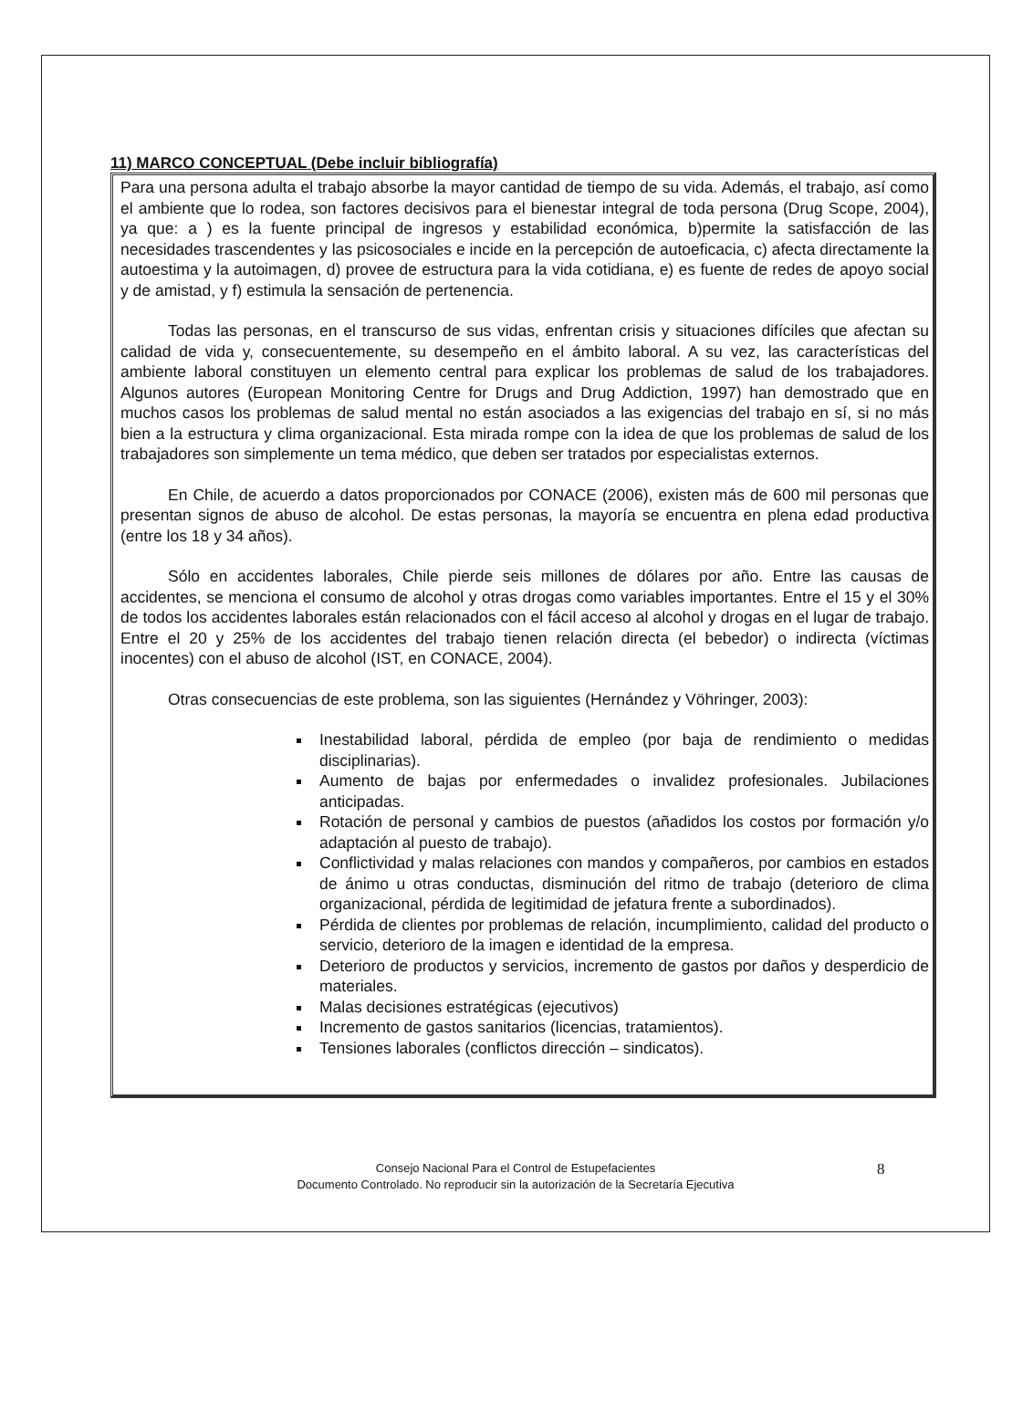11) MARCO CONCEPTUAL (Debe incluir bibliografía)
Para una persona adulta el trabajo absorbe la mayor cantidad de tiempo de su vida. Además, el trabajo, así como el ambiente que lo rodea, son factores decisivos para el bienestar integral de toda persona (Drug Scope, 2004), ya que: a ) es la fuente principal de ingresos y estabilidad económica, b)permite la satisfacción de las necesidades trascendentes y las psicosociales e incide en la percepción de autoeficacia, c) afecta directamente la autoestima y la autoimagen, d) provee de estructura para la vida cotidiana, e) es fuente de redes de apoyo social y de amistad, y f) estimula la sensación de pertenencia.
Todas las personas, en el transcurso de sus vidas, enfrentan crisis y situaciones difíciles que afectan su calidad de vida y, consecuentemente, su desempeño en el ámbito laboral. A su vez, las características del ambiente laboral constituyen un elemento central para explicar los problemas de salud de los trabajadores. Algunos autores (European Monitoring Centre for Drugs and Drug Addiction, 1997) han demostrado que en muchos casos los problemas de salud mental no están asociados a las exigencias del trabajo en sí, si no más bien a la estructura y clima organizacional. Esta mirada rompe con la idea de que los problemas de salud de los trabajadores son simplemente un tema médico, que deben ser tratados por especialistas externos.
En Chile, de acuerdo a datos proporcionados por CONACE (2006), existen más de 600 mil personas que presentan signos de abuso de alcohol. De estas personas, la mayoría se encuentra en plena edad productiva (entre los 18 y 34 años).
Sólo en accidentes laborales, Chile pierde seis millones de dólares por año. Entre las causas de accidentes, se menciona el consumo de alcohol y otras drogas como variables importantes. Entre el 15 y el 30% de todos los accidentes laborales están relacionados con el fácil acceso al alcohol y drogas en el lugar de trabajo. Entre el 20 y 25% de los accidentes del trabajo tienen relación directa (el bebedor) o indirecta (víctimas inocentes) con el abuso de alcohol (IST, en CONACE, 2004).
Otras consecuencias de este problema, son las siguientes (Hernández y Vöhringer, 2003):
Inestabilidad laboral, pérdida de empleo (por baja de rendimiento o medidas disciplinarias).
Aumento de bajas por enfermedades o invalidez profesionales. Jubilaciones anticipadas.
Rotación de personal y cambios de puestos (añadidos los costos por formación y/o adaptación al puesto de trabajo).
Conflictividad y malas relaciones con mandos y compañeros, por cambios en estados de ánimo u otras conductas, disminución del ritmo de trabajo (deterioro de clima organizacional, pérdida de legitimidad de jefatura frente a subordinados).
Pérdida de clientes por problemas de relación, incumplimiento, calidad del producto o servicio, deterioro de la imagen e identidad de la empresa.
Deterioro de productos y servicios, incremento de gastos por daños y desperdicio de materiales.
Malas decisiones estratégicas (ejecutivos)
Incremento de gastos sanitarios (licencias, tratamientos).
Tensiones laborales (conflictos dirección – sindicatos).
Consejo Nacional Para el Control de Estupefacientes
Documento Controlado. No reproducir sin la autorización de la Secretaría Ejecutiva
8